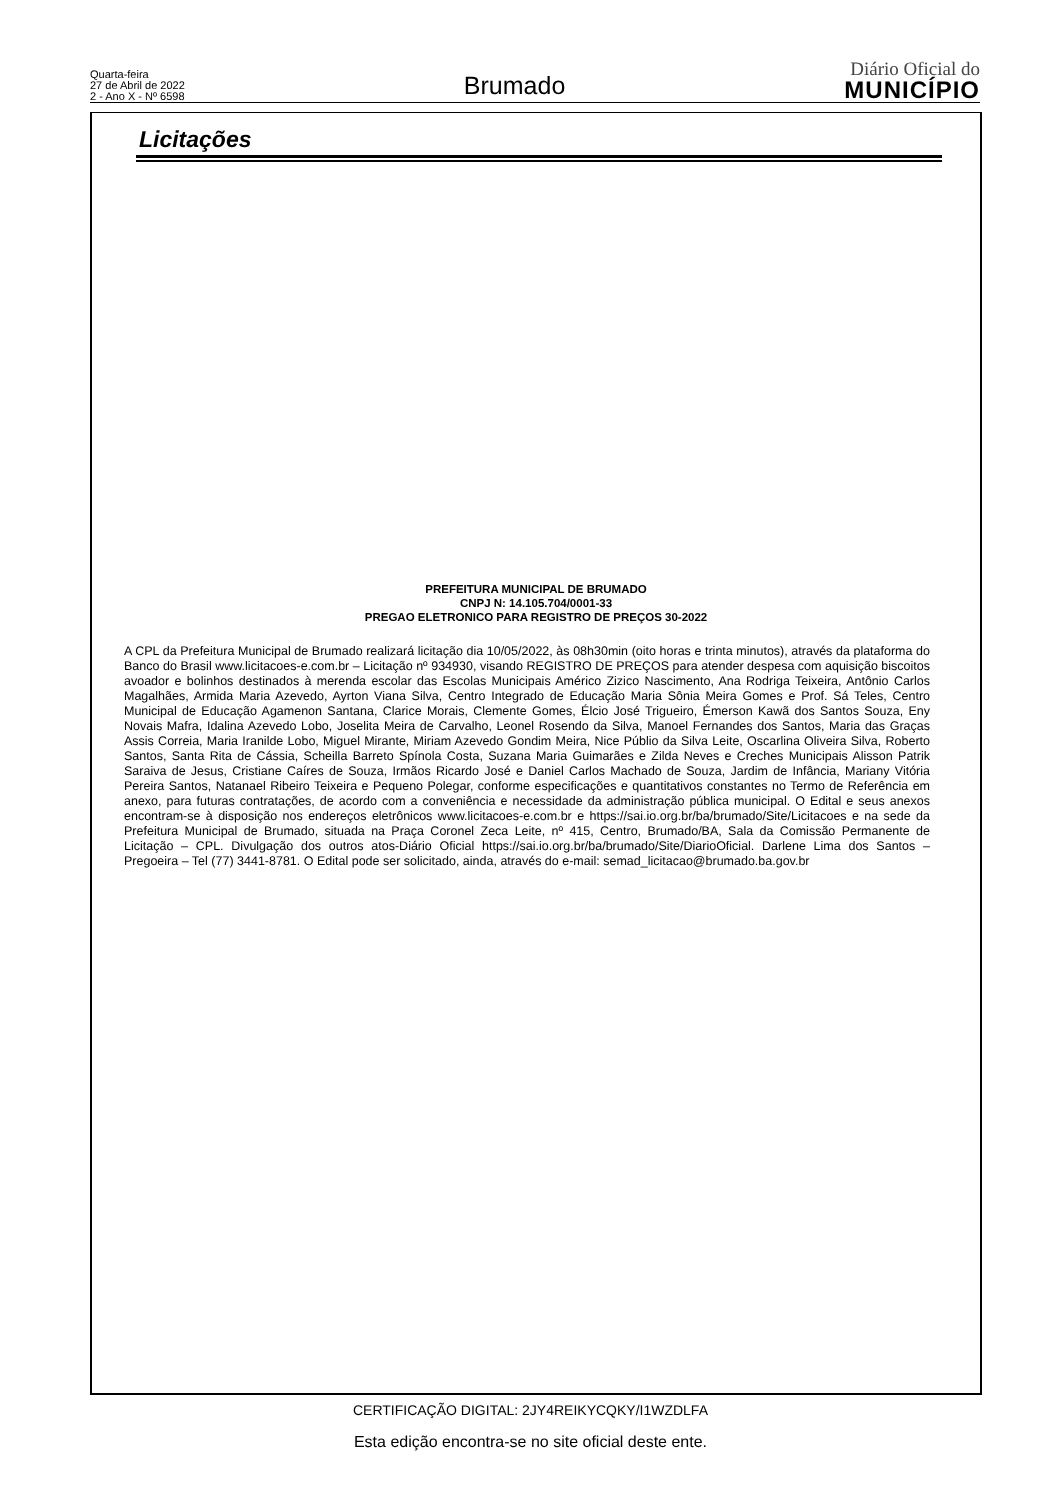Quarta-feira
27 de Abril de 2022
2 - Ano X - Nº 6598
Brumado
Diário Oficial do
MUNICÍPIO
Licitações
PREFEITURA MUNICIPAL DE BRUMADO
CNPJ N: 14.105.704/0001-33
PREGAO ELETRONICO PARA REGISTRO DE PREÇOS 30-2022
A CPL da Prefeitura Municipal de Brumado realizará licitação dia 10/05/2022, às 08h30min (oito horas e trinta minutos), através da plataforma do Banco do Brasil www.licitacoes-e.com.br – Licitação nº 934930, visando REGISTRO DE PREÇOS para atender despesa com aquisição biscoitos avoador e bolinhos destinados à merenda escolar das Escolas Municipais Américo Zizico Nascimento, Ana Rodriga Teixeira, Antônio Carlos Magalhães, Armida Maria Azevedo, Ayrton Viana Silva, Centro Integrado de Educação Maria Sônia Meira Gomes e Prof. Sá Teles, Centro Municipal de Educação Agamenon Santana, Clarice Morais, Clemente Gomes, Élcio José Trigueiro, Émerson Kawã dos Santos Souza, Eny Novais Mafra, Idalina Azevedo Lobo, Joselita Meira de Carvalho, Leonel Rosendo da Silva, Manoel Fernandes dos Santos, Maria das Graças Assis Correia, Maria Iranilde Lobo, Miguel Mirante, Miriam Azevedo Gondim Meira, Nice Públio da Silva Leite, Oscarlina Oliveira Silva, Roberto Santos, Santa Rita de Cássia, Scheilla Barreto Spínola Costa, Suzana Maria Guimarães e Zilda Neves e Creches Municipais Alisson Patrik Saraiva de Jesus, Cristiane Caíres de Souza, Irmãos Ricardo José e Daniel Carlos Machado de Souza, Jardim de Infância, Mariany Vitória Pereira Santos, Natanael Ribeiro Teixeira e Pequeno Polegar, conforme especificações e quantitativos constantes no Termo de Referência em anexo, para futuras contratações, de acordo com a conveniência e necessidade da administração pública municipal. O Edital e seus anexos encontram-se à disposição nos endereços eletrônicos www.licitacoes-e.com.br e https://sai.io.org.br/ba/brumado/Site/Licitacoes e na sede da Prefeitura Municipal de Brumado, situada na Praça Coronel Zeca Leite, nº 415, Centro, Brumado/BA, Sala da Comissão Permanente de Licitação – CPL. Divulgação dos outros atos-Diário Oficial https://sai.io.org.br/ba/brumado/Site/DiarioOficial. Darlene Lima dos Santos – Pregoeira – Tel (77) 3441-8781. O Edital pode ser solicitado, ainda, através do e-mail: semad_licitacao@brumado.ba.gov.br
CERTIFICAÇÃO DIGITAL: 2JY4REIKYCQKY/I1WZDLFA
Esta edição encontra-se no site oficial deste ente.